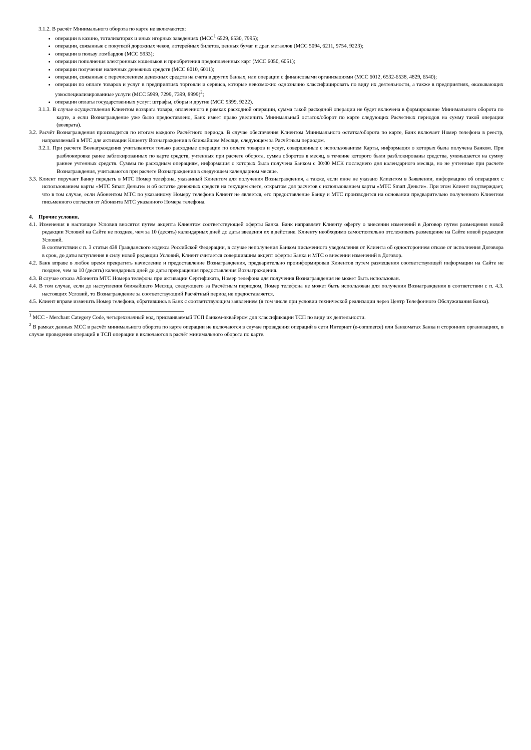3.1.2. В расчёт Минимального оборота по карте не включаются:
операции в казино, тотализаторах и иных игорных заведениях (MCC<sup>1</sup> 6529, 6530, 7995);
операции, связанные с покупкой дорожных чеков, лотерейных билетов, ценных бумаг и драг. металлов (MCC 5094, 6211, 9754, 9223);
операции в пользу ломбардов (MCC 5933);
операции пополнения электронных кошельков и приобретения предоплаченных карт (MCC 6050, 6051);
операции получения наличных денежных средств (MCC 6010, 6011);
операции, связанные с перечислением денежных средств на счета в других банках, или операции с финансовыми организациями (MCC 6012, 6532-6538, 4829, 6540);
операции по оплате товаров и услуг в предприятиях торговли и сервиса, которые невозможно однозначно классифицировать по виду их деятельности, а также в предприятиях, оказывающих узкоспециализированные услуги (MCC 5999, 7299, 7399, 8999)<sup>2</sup>;
операции оплаты государственных услуг: штрафы, сборы и другие (MCC 9399, 9222).
3.1.3. В случае осуществления Клиентом возврата товара, оплаченного в рамках расходной операции, сумма такой расходной операции не будет включена в формирование Минимального оборота по карте, а если Вознаграждение уже было предоставлено, Банк имеет право увеличить Минимальный остаток/оборот по карте следующих Расчетных периодов на сумму такой операции (возврата).
3.2. Расчёт Вознаграждения производится по итогам каждого Расчётного периода. В случае обеспечения Клиентом Минимального остатка/оборота по карте, Банк включает Номер телефона в реестр, направляемый в МТС для активации Клиенту Вознаграждения в ближайшем Месяце, следующем за Расчётным периодом.
3.2.1. При расчете Вознаграждения учитываются только расходные операции по оплате товаров и услуг, совершенные с использованием Карты, информация о которых была получена Банком. При разблокировке ранее заблокированных по карте средств, учтенных при расчете оборота, сумма оборотов в месяц, в течение которого были разблокированы средства, уменьшается на сумму раннее учтенных средств. Суммы по расходным операциям, информация о которых была получена Банком с 00:00 МСК последнего дня календарного месяца, но не учтенные при расчете Вознаграждения, учитываются при расчете Вознаграждения в следующем календарном месяце.
3.3. Клиент поручает Банку передать в МТС Номер телефона, указанный Клиентом для получения Вознаграждения, а также, если иное не указано Клиентом в Заявлении, информацию об операциях с использованием карты «МТС Smart Деньги» и об остатке денежных средств на текущем счете, открытом для расчетов с использованием карты «МТС Smart Деньги». При этом Клиент подтверждает, что в том случае, если Абонентом МТС по указанному Номеру телефона Клиент не является, его предоставление Банку и МТС производится на основании предварительно полученного Клиентом письменного согласия от Абонента МТС указанного Номера телефона.
4. Прочие условия.
4.1. Изменения в настоящие Условия вносятся путем акцепта Клиентом соответствующей оферты Банка. Банк направляет Клиенту оферту о внесении изменений в Договор путем размещения новой редакции Условий на Сайте не позднее, чем за 10 (десять) календарных дней до даты введения их в действие. Клиенту необходимо самостоятельно отслеживать размещение на Сайте новой редакции Условий.
В соответствии с п. 3 статьи 438 Гражданского кодекса Российской Федерации, в случае неполучения Банком письменного уведомления от Клиента об одностороннем отказе от исполнения Договора в срок, до даты вступления в силу новой редакции Условий, Клиент считается совершившим акцепт оферты Банка и МТС о внесении изменений в Договор.
4.2. Банк вправе в любое время прекратить начисление и предоставление Вознаграждения, предварительно проинформировав Клиентов путем размещения соответствующей информации на Сайте не позднее, чем за 10 (десять) календарных дней до даты прекращения предоставления Вознаграждения.
4.3. В случае отказа Абонента МТС Номера телефона при активации Сертификата, Номер телефона для получения Вознаграждения не может быть использован.
4.4. В том случае, если до наступления ближайшего Месяца, следующего за Расчётным периодом, Номер телефона не может быть использован для получения Вознаграждения в соответствии с п. 4.3. настоящих Условий, то Вознаграждение за соответствующий Расчётный период не предоставляется.
4.5. Клиент вправе изменить Номер телефона, обратившись в Банк с соответствующим заявлением (в том числе при условии технической реализации через Центр Телефонного Обслуживания Банка).
<sup>1</sup> MCC - Merchant Category Code, четырехзначный код, присваиваемый ТСП банком-эквайером для классификации ТСП по виду их деятельности.
<sup>2</sup> В рамках данных MCC в расчёт минимального оборота по карте операции не включаются в случае проведения операций в сети Интернет (e-commerce) или банкоматах Банка и сторонних организациях, в случае проведения операций в ТСП операции в включаются в расчёт минимального оборота по карте.